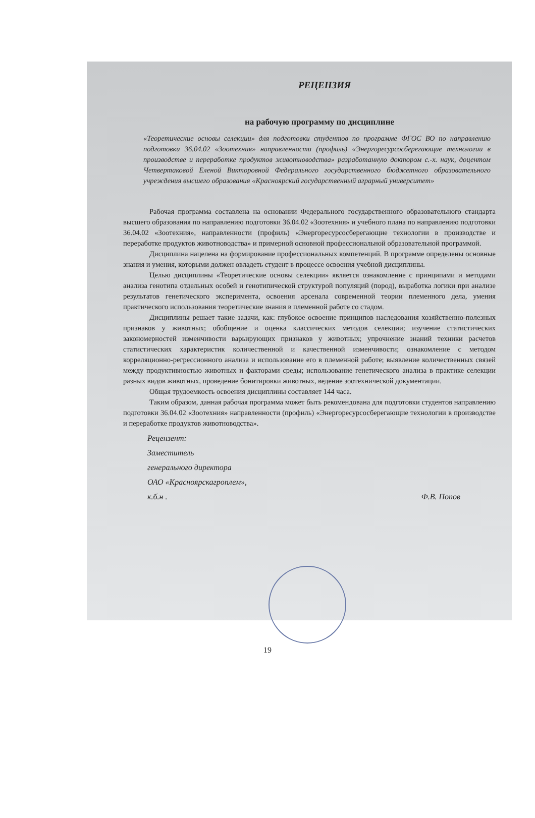РЕЦЕНЗИЯ
на рабочую программу по дисциплине
«Теоретические основы селекции» для подготовки студентов по программе ФГОС ВО по направлению подготовки 36.04.02 «Зоотехния» направленности (профиль) «Энергоресурсосберегающие технологии в производстве и переработке продуктов животноводства» разработанную доктором с.-х. наук, доцентом Четвертаковой Еленой Викторовной Федерального государственного бюджетного образовательного учреждения высшего образования «Красноярский государственный аграрный университет»
Рабочая программа составлена на основании Федерального государственного образовательного стандарта высшего образования по направлению подготовки 36.04.02 «Зоотехния» и учебного плана по направлению подготовки 36.04.02 «Зоотехния», направленности (профиль) «Энергоресурсосберегающие технологии в производстве и переработке продуктов животноводства» и примерной основной профессиональной образовательной программой.
Дисциплина нацелена на формирование профессиональных компетенций. В программе определены основные знания и умения, которыми должен овладеть студент в процессе освоения учебной дисциплины.
Целью дисциплины «Теоретические основы селекции» является ознакомление с принципами и методами анализа генотипа отдельных особей и генотипической структурой популяций (пород), выработка логики при анализе результатов генетического эксперимента, освоения арсенала современной теории племенного дела, умения практического использования теоретические знания в племенной работе со стадом.
Дисциплины решает такие задачи, как: глубокое освоение принципов наследования хозяйственно-полезных признаков у животных; обобщение и оценка классических методов селекции; изучение статистических закономерностей изменчивости варьирующих признаков у животных; упрочнение знаний техники расчетов статистических характеристик количественной и качественной изменчивости; ознакомление с методом корреляционно-регрессионного анализа и использование его в племенной работе; выявление количественных связей между продуктивностью животных и факторами среды; использование генетического анализа в практике селекции разных видов животных, проведение бонитировки животных, ведение зоотехнической документации.
Общая трудоемкость освоения дисциплины составляет 144 часа.
Таким образом, данная рабочая программа может быть рекомендована для подготовки студентов направлению подготовки 36.04.02 «Зоотехния» направленности (профиль) «Энергоресурсосберегающие технологии в производстве и переработке продуктов животноводства».
Рецензент:
Заместитель
генерального директора
ОАО «Красноярскагроплем»,
к.б.н .
Ф.В. Попов
19